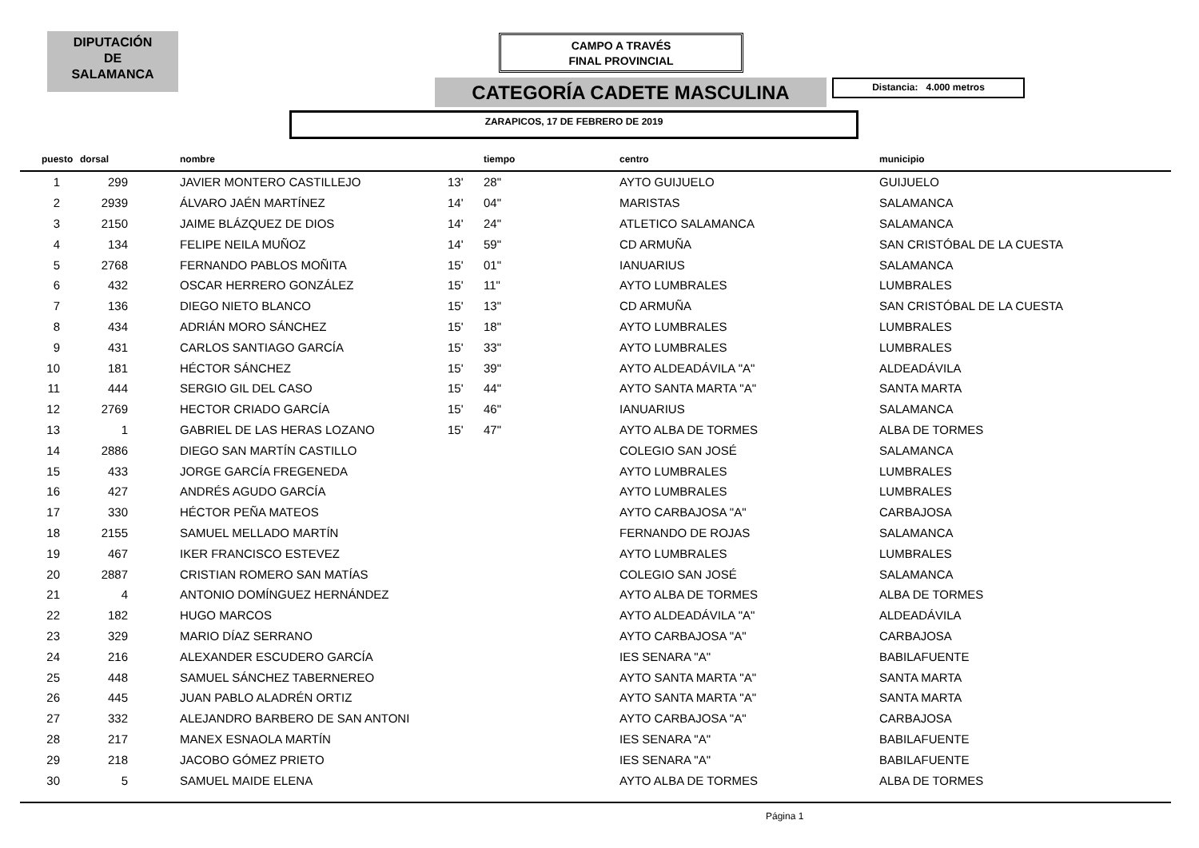DIPUTACIÓN
DE
SALAMANCA
CAMPO A TRAVÉS
FINAL PROVINCIAL
CATEGORÍA CADETE MASCULINA Distancia: 4.000 metros
ZARAPICOS, 17 DE FEBRERO DE 2019
| puesto | dorsal | | nombre | | tiempo | centro | municipio |
| --- | --- | --- | --- | --- | --- | --- | --- |
| 1 | 299 | | JAVIER MONTERO CASTILLEJO | 13' | 28" | AYTO GUIJUELO | GUIJUELO |
| 2 | 2939 | | ÁLVARO JAÉN MARTÍNEZ | 14' | 04" | MARISTAS | SALAMANCA |
| 3 | 2150 | | JAIME BLÁZQUEZ DE DIOS | 14' | 24" | ATLETICO SALAMANCA | SALAMANCA |
| 4 | 134 | | FELIPE NEILA MUÑOZ | 14' | 59" | CD ARMUÑA | SAN CRISTÓBAL DE LA CUESTA |
| 5 | 2768 | | FERNANDO PABLOS MOÑITA | 15' | 01" | IANUARIUS | SALAMANCA |
| 6 | 432 | | OSCAR HERRERO GONZÁLEZ | 15' | 11" | AYTO LUMBRALES | LUMBRALES |
| 7 | 136 | | DIEGO NIETO BLANCO | 15' | 13" | CD ARMUÑA | SAN CRISTÓBAL DE LA CUESTA |
| 8 | 434 | | ADRIÁN MORO SÁNCHEZ | 15' | 18" | AYTO LUMBRALES | LUMBRALES |
| 9 | 431 | | CARLOS SANTIAGO GARCÍA | 15' | 33" | AYTO LUMBRALES | LUMBRALES |
| 10 | 181 | | HÉCTOR SÁNCHEZ | 15' | 39" | AYTO ALDEADÁVILA "A" | ALDEADÁVILA |
| 11 | 444 | | SERGIO GIL DEL CASO | 15' | 44" | AYTO SANTA MARTA "A" | SANTA MARTA |
| 12 | 2769 | | HECTOR CRIADO GARCÍA | 15' | 46" | IANUARIUS | SALAMANCA |
| 13 | 1 | | GABRIEL DE LAS HERAS LOZANO | 15' | 47" | AYTO ALBA DE TORMES | ALBA DE TORMES |
| 14 | 2886 | | DIEGO SAN MARTÍN CASTILLO | | | COLEGIO SAN JOSÉ | SALAMANCA |
| 15 | 433 | | JORGE GARCÍA FREGENEDA | | | AYTO LUMBRALES | LUMBRALES |
| 16 | 427 | | ANDRÉS AGUDO GARCÍA | | | AYTO LUMBRALES | LUMBRALES |
| 17 | 330 | | HÉCTOR PEÑA MATEOS | | | AYTO CARBAJOSA "A" | CARBAJOSA |
| 18 | 2155 | | SAMUEL MELLADO MARTÍN | | | FERNANDO DE ROJAS | SALAMANCA |
| 19 | 467 | | IKER FRANCISCO ESTEVEZ | | | AYTO LUMBRALES | LUMBRALES |
| 20 | 2887 | | CRISTIAN ROMERO SAN MATÍAS | | | COLEGIO SAN JOSÉ | SALAMANCA |
| 21 | 4 | | ANTONIO DOMÍNGUEZ HERNÁNDEZ | | | AYTO ALBA DE TORMES | ALBA DE TORMES |
| 22 | 182 | | HUGO MARCOS | | | AYTO ALDEADÁVILA "A" | ALDEADÁVILA |
| 23 | 329 | | MARIO DÍAZ SERRANO | | | AYTO CARBAJOSA "A" | CARBAJOSA |
| 24 | 216 | | ALEXANDER ESCUDERO GARCÍA | | | IES SENARA "A" | BABILAFUENTE |
| 25 | 448 | | SAMUEL SÁNCHEZ TABERNEREO | | | AYTO SANTA MARTA "A" | SANTA MARTA |
| 26 | 445 | | JUAN PABLO ALADRÉN ORTIZ | | | AYTO SANTA MARTA "A" | SANTA MARTA |
| 27 | 332 | | ALEJANDRO BARBERO DE SAN ANTONI | | | AYTO CARBAJOSA "A" | CARBAJOSA |
| 28 | 217 | | MANEX ESNAOLA MARTÍN | | | IES SENARA "A" | BABILAFUENTE |
| 29 | 218 | | JACOBO GÓMEZ PRIETO | | | IES SENARA "A" | BABILAFUENTE |
| 30 | 5 | | SAMUEL MAIDE ELENA | | | AYTO ALBA DE TORMES | ALBA DE TORMES |
Página 1